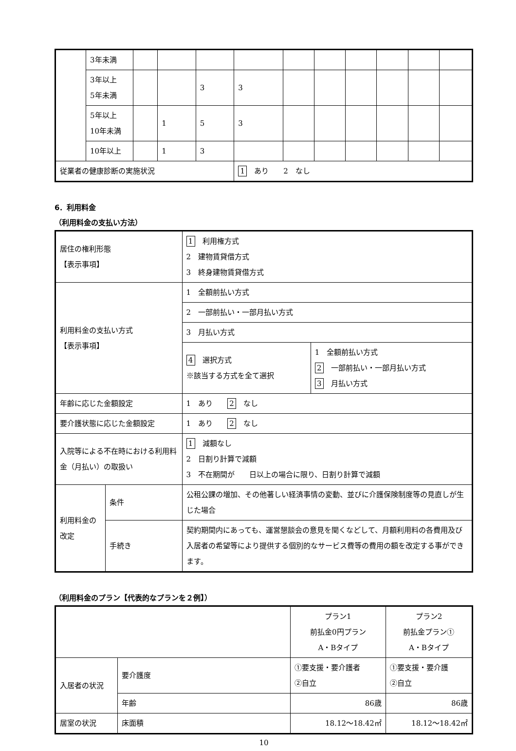| | 3年未満 | | | | | | | | | | |
| | 3年以上 5年未満 | | | 3 | 3 | | | | | | |
| | 5年以上 10年未満 | | 1 | 5 | 3 | | | | | | |
| | 10年以上 | | 1 | 3 | | | | | | | |
| 従業者の健康診断の実施状況 | | | | | 1 あり 2 なし | | | | | | |
6．利用料金
（利用料金の支払い方法）
| 居住の権利形態 【表示事項】 | | 1 利用権方式 2 建物賃貸借方式 3 終身建物賃貸借方式 | |
| 利用料金の支払い方式 【表示事項】 | | 1 全額前払い方式 | |
| | | 2 一部前払い・一部月払い方式 | |
| | | 3 月払い方式 | |
| | | 4 選択方式 ※該当する方式を全て選択 | 1 全額前払い方式 2 一部前払い・一部月払い方式 3 月払い方式 |
| 年齢に応じた金額設定 | | 1 あり 2 なし | |
| 要介護状態に応じた金額設定 | | 1 あり 2 なし | |
| 入院等による不在時における利用料金（月払い）の取扱い | | 1 減額なし 2 日割り計算で減額 3 不在期間が 日以上の場合に限り、日割り計算で減額 | |
| 利用料金の改定 | 条件 | 公租公課の増加、その他著しい経済事情の変動、並びに介護保険制度等の見直しが生じた場合 | |
| | 手続き | 契約期間内にあっても、運営懇談会の意見を聞くなどして、月額利用料の各費用及び入居者の希望等により提供する個別的なサービス費等の費用の額を改定する事ができます。 | |
（利用料金のプラン【代表的なプランを２例】）
| | | プラン1 前払金0円プラン A・Bタイプ | プラン2 前払金プラン① A・Bタイプ |
| 入居者の状況 | 要介護度 | ①要支援・要介護者 ②自立 | ①要支援・要介護 ②自立 |
| | 年齢 | 86歳 | 86歳 |
| 居室の状況 | 床面積 | 18.12～18.42㎡ | 18.12～18.42㎡ |
10